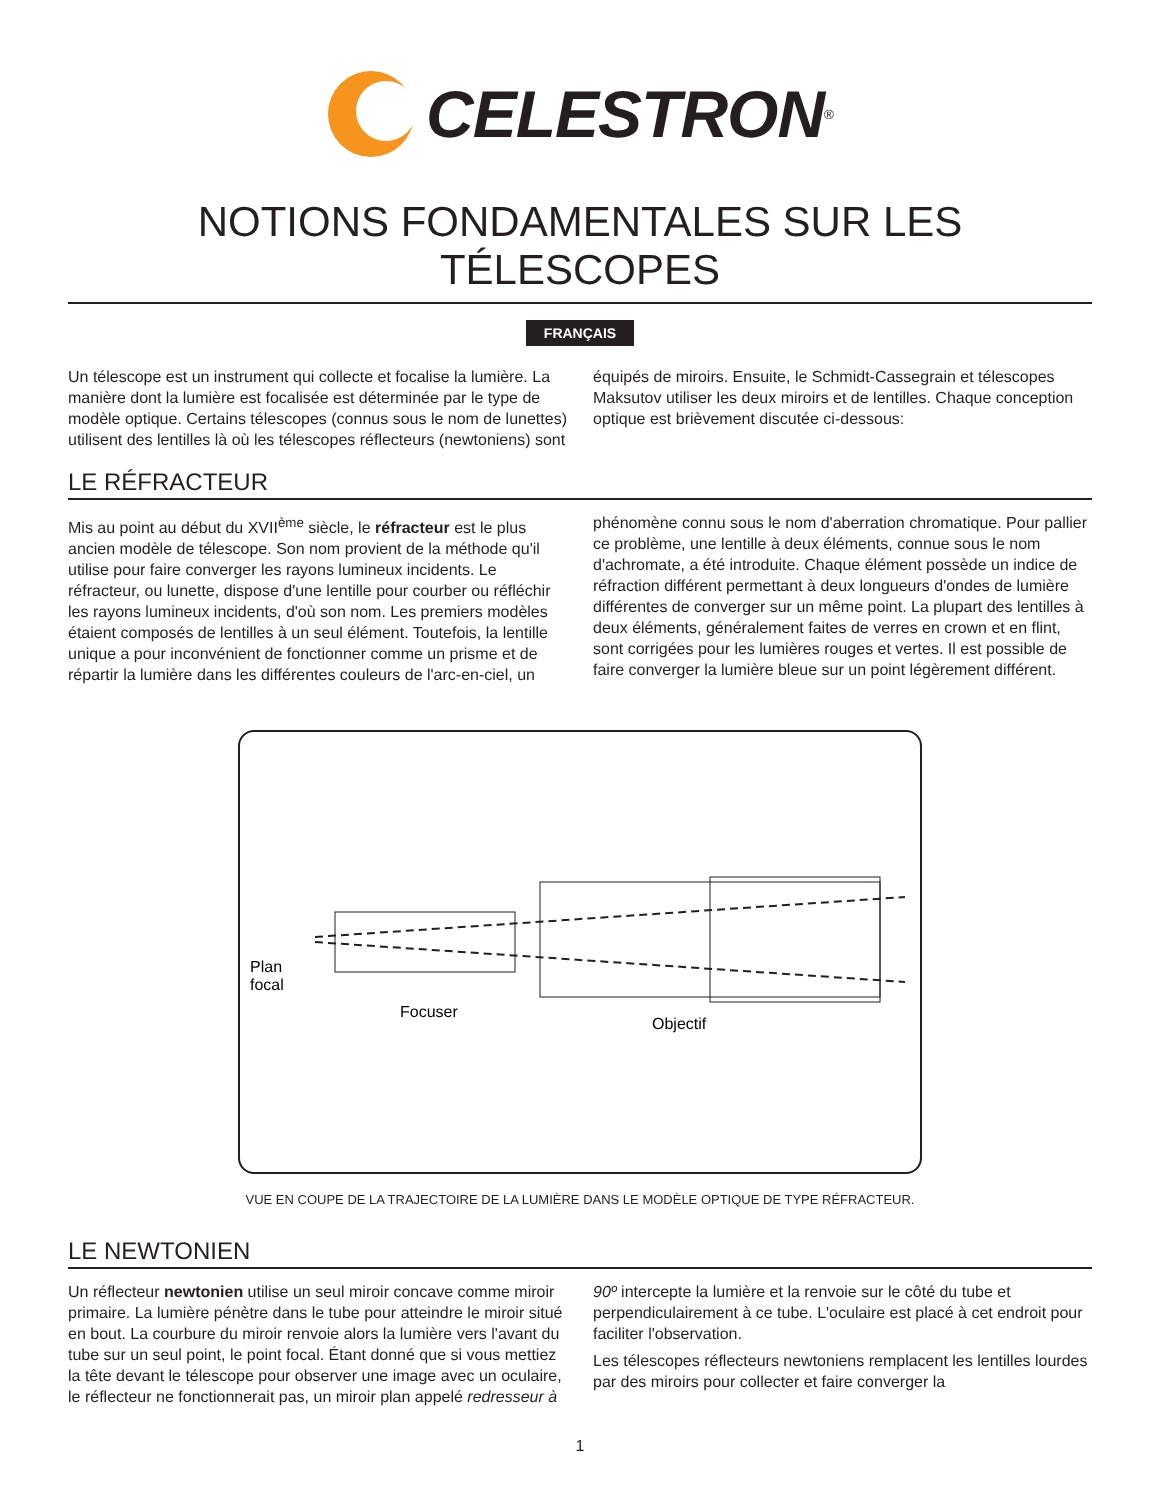CELESTRON<sup>®</sup>
NOTIONS FONDAMENTALES SUR LES TÉLESCOPES
FRANÇAIS
Un télescope est un instrument qui collecte et focalise la lumière. La manière dont la lumière est focalisée est déterminée par le type de modèle optique. Certains télescopes (connus sous le nom de lunettes) utilisent des lentilles là où les télescopes réflecteurs (newtoniens) sont équipés de miroirs. Ensuite, le Schmidt-Cassegrain et télescopes Maksutov utiliser les deux miroirs et de lentilles. Chaque conception optique est brièvement discutée ci-dessous:
LE RÉFRACTEUR
Mis au point au début du XVII<sup>ème</sup> siècle, le réfracteur est le plus ancien modèle de télescope. Son nom provient de la méthode qu'il utilise pour faire converger les rayons lumineux incidents. Le réfracteur, ou lunette, dispose d'une lentille pour courber ou réfléchir les rayons lumineux incidents, d'où son nom. Les premiers modèles étaient composés de lentilles à un seul élément. Toutefois, la lentille unique a pour inconvénient de fonctionner comme un prisme et de répartir la lumière dans les différentes couleurs de l'arc-en-ciel, un phénomène connu sous le nom d'aberration chromatique. Pour pallier ce problème, une lentille à deux éléments, connue sous le nom d'achromate, a été introduite. Chaque élément possède un indice de réfraction différent permettant à deux longueurs d'ondes de lumière différentes de converger sur un même point. La plupart des lentilles à deux éléments, généralement faites de verres en crown et en flint, sont corrigées pour les lumières rouges et vertes. Il est possible de faire converger la lumière bleue sur un point légèrement différent.
Plan
focal
Focuser
Objectif
VUE EN COUPE DE LA TRAJECTOIRE DE LA LUMIÈRE DANS LE MODÈLE OPTIQUE DE TYPE RÉFRACTEUR.
LE NEWTONIEN
Un réflecteur newtonien utilise un seul miroir concave comme miroir primaire. La lumière pénètre dans le tube pour atteindre le miroir situé en bout. La courbure du miroir renvoie alors la lumière vers l'avant du tube sur un seul point, le point focal. Étant donné que si vous mettiez la tête devant le télescope pour observer une image avec un oculaire, le réflecteur ne fonctionnerait pas, un miroir plan appelé redresseur à 90º intercepte la lumière et la renvoie sur le côté du tube et perpendiculairement à ce tube. L'oculaire est placé à cet endroit pour faciliter l'observation.
Les télescopes réflecteurs newtoniens remplacent les lentilles lourdes par des miroirs pour collecter et faire converger la
1